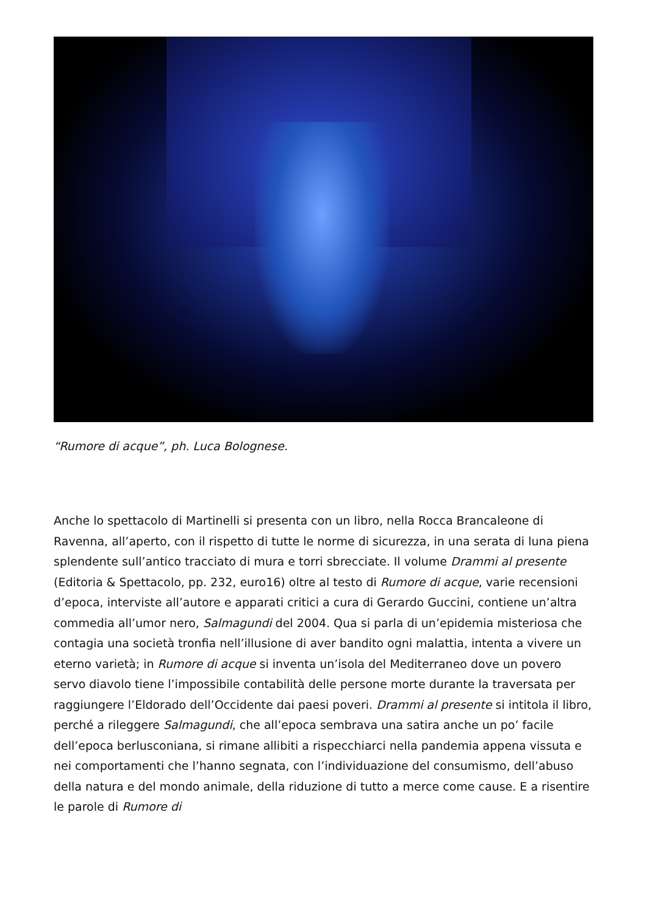“Rumore di acque”, ph. Luca Bolognese.
Anche lo spettacolo di Martinelli si presenta con un libro, nella Rocca Brancaleone di Ravenna, all’aperto, con il rispetto di tutte le norme di sicurezza, in una serata di luna piena splendente sull’antico tracciato di mura e torri sbrecciate. Il volume Drammi al presente (Editoria & Spettacolo, pp. 232, euro16) oltre al testo di Rumore di acque, varie recensioni d’epoca, interviste all’autore e apparati critici a cura di Gerardo Guccini, contiene un’altra commedia all’umor nero, Salmagundi del 2004. Qua si parla di un’epidemia misteriosa che contagia una società tronfia nell’illusione di aver bandito ogni malattia, intenta a vivere un eterno varietà; in Rumore di acque si inventa un’isola del Mediterraneo dove un povero servo diavolo tiene l’impossibile contabilità delle persone morte durante la traversata per raggiungere l’Eldorado dell’Occidente dai paesi poveri. Drammi al presente si intitola il libro, perché a rileggere Salmagundi, che all’epoca sembrava una satira anche un po’ facile dell’epoca berlusconiana, si rimane allibiti a rispecchiarci nella pandemia appena vissuta e nei comportamenti che l’hanno segnata, con l’individuazione del consumismo, dell’abuso della natura e del mondo animale, della riduzione di tutto a merce come cause. E a risentire le parole di Rumore di